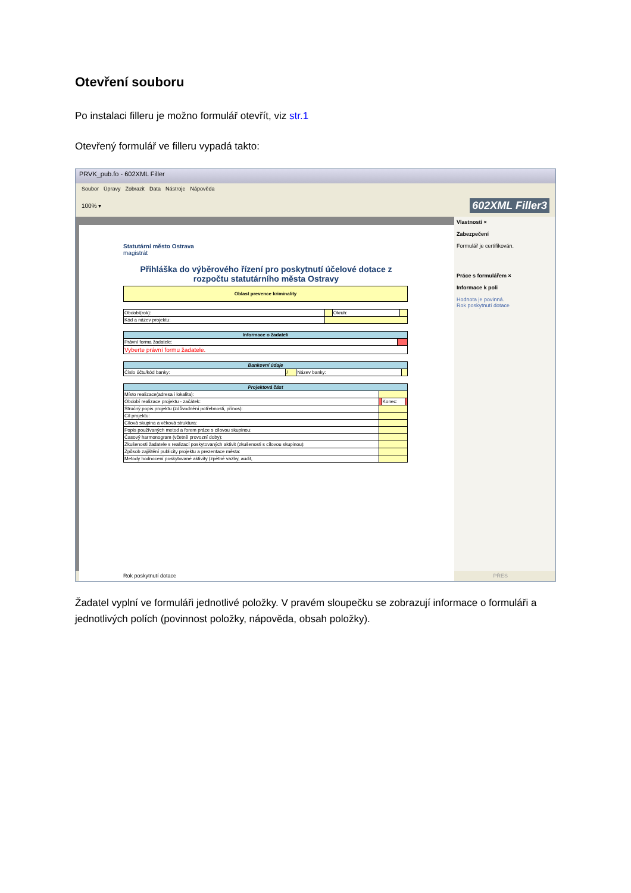Otevření souboru
Po instalaci filleru je možno formulář otevřít, viz str.1
Otevřený formulář ve filleru vypadá takto:
PRVK_pub.fo - 602XML Filler
Soubor Úpravy Zobrazit Data Nástroje Nápověda
100% ▾ 602XML Filler3
Statutární město Ostrava
magistrát
Přihláška do výběrového řízení pro poskytnutí účelové dotace z rozpočtu statutárního města Ostravy
| Oblast prevence kriminality |
| Období(rok): | | Okruh: | |
| Kód a název projektu: | | | |
| Informace o žadateli | |
| --- | --- |
| Právní forma žadatele: | |
| Vyberte právní formu žadatele. | |
| Bankovní údaje | | | |
| --- | --- | --- | --- |
| Číslo účtu/kód banky: | / | Název banky: | |
| Projektová část | | | |
| --- | --- | --- | --- |
| Místo realizace(adresa i lokalita): | | | |
| Období realizace projektu - začátek: | | Konec: | |
| Stručný popis projektu (zdůvodnění potřebnosti, přínos): | | | |
| Cíl projektu: | | | |
| Cílová skupina a věková struktura: | | | |
| Popis používaných metod a forem práce s cílovou skupinou: | | | |
| Časový harmonogram (včetně provozní doby): | | | |
| Zkušenosti žadatele s realizací poskytovaných aktivit (zkušenosti s cílovou skupinou): | | | |
| Způsob zajištění publicity projektu a prezentace města: | | | |
| Metody hodnocení poskytované aktivity (zpětné vazby, audit, | | | |
Vlastnosti ×
Zabezpečení
Formulář je certifikován.
Práce s formulářem ×
Informace k poli
Hodnota je povinná.
Rok poskytnutí dotace
Rok poskytnutí dotace PŘES
Žadatel vyplní ve formuláři jednotlivé položky. V pravém sloupečku se zobrazují informace o formuláři a jednotlivých polích (povinnost položky, nápověda, obsah položky).